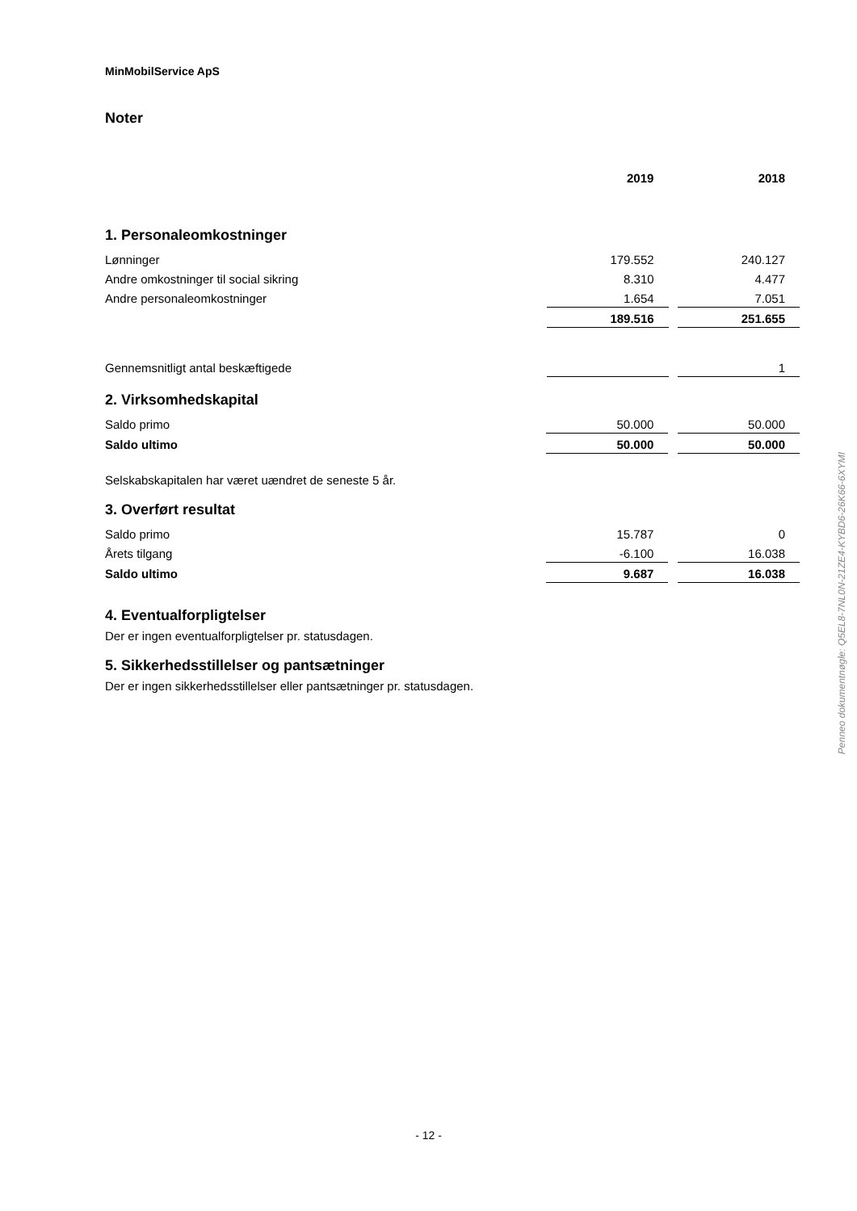MinMobilService ApS
Noter
| | 2019 | | 2018 |
1. Personaleomkostninger
| Lønninger | 179.552 | | 240.127 |
| Andre omkostninger til social sikring | 8.310 | | 4.477 |
| Andre personaleomkostninger | 1.654 | | 7.051 |
| | 189.516 | | 251.655 |
| Gennemsnitligt antal beskæftigede | | | 1 |
2. Virksomhedskapital
| Saldo primo | 50.000 | | 50.000 |
| Saldo ultimo | 50.000 | | 50.000 |
Selskabskapitalen har været uændret de seneste 5 år.
3. Overført resultat
| Saldo primo | 15.787 | | 0 |
| Årets tilgang | -6.100 | | 16.038 |
| Saldo ultimo | 9.687 | | 16.038 |
4. Eventualforpligtelser
Der er ingen eventualforpligtelser pr. statusdagen.
5. Sikkerhedsstillelser og pantsætninger
Der er ingen sikkerhedsstillelser eller pantsætninger pr. statusdagen.
Penneo dokumentnøgle: Q5EL8-7NL0N-21ZE4-KYBD6-26K66-6XYMI
- 12 -